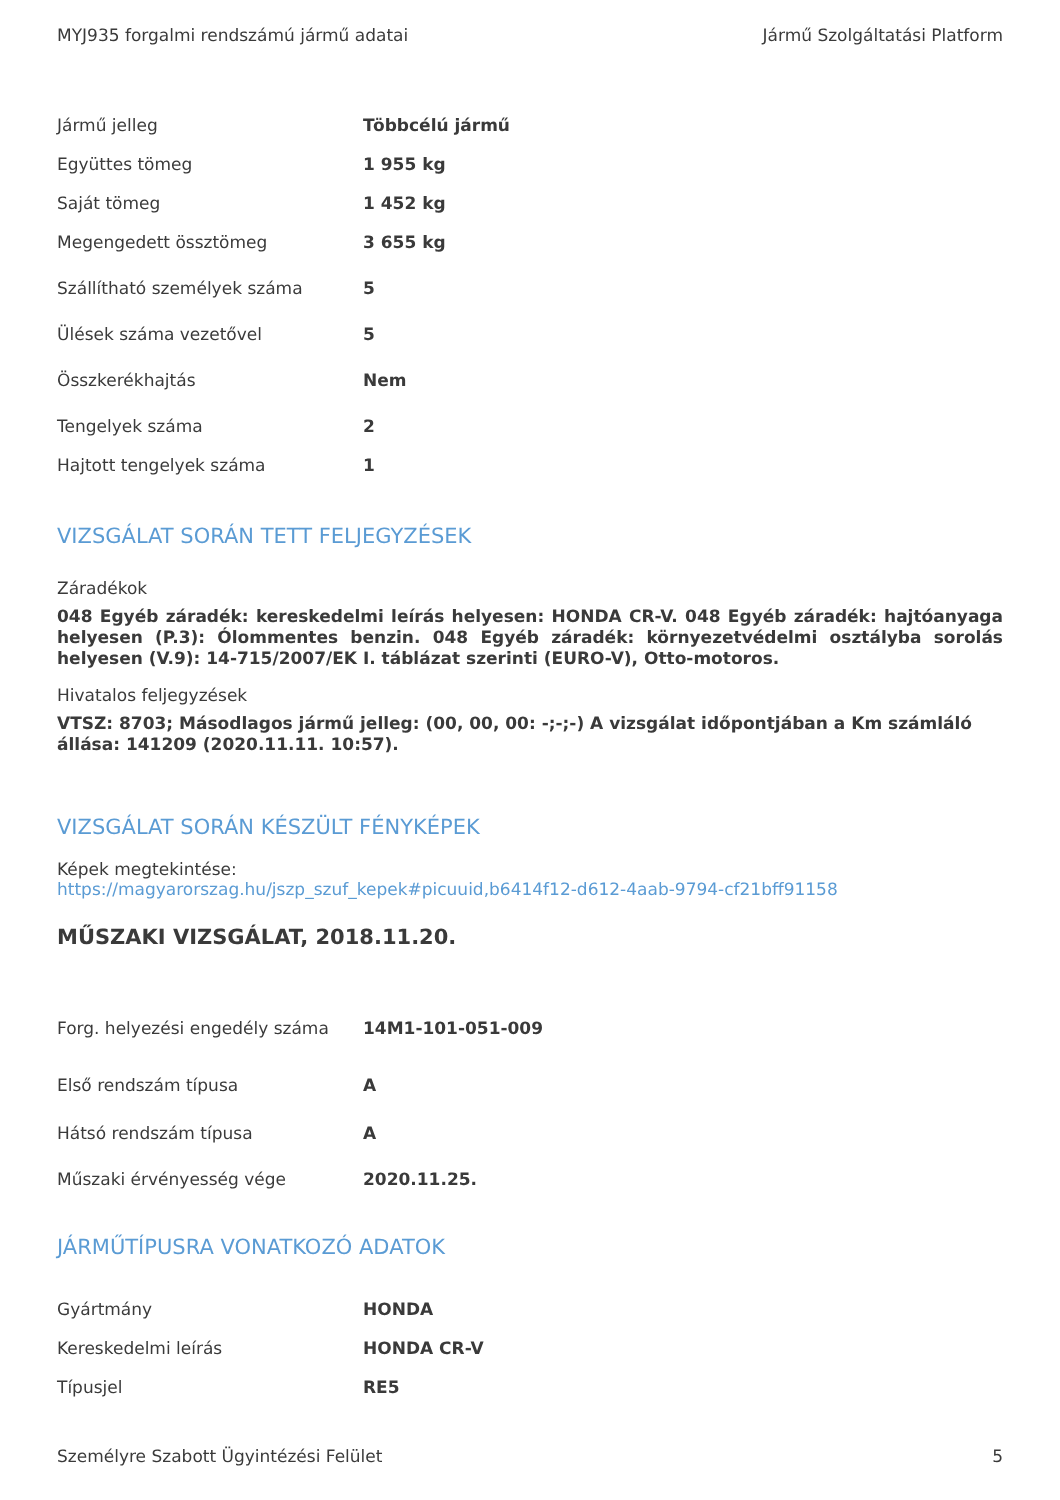MYJ935 forgalmi rendszámú jármű adatai Jármű Szolgáltatási Platform
| Jármű jelleg | Többcélú jármű |
| Együttes tömeg | 1 955 kg |
| Saját tömeg | 1 452 kg |
| Megengedett össztömeg | 3 655 kg |
| Szállítható személyek száma | 5 |
| Ülések száma vezetővel | 5 |
| Összkerékhajtás | Nem |
| Tengelyek száma | 2 |
| Hajtott tengelyek száma | 1 |
VIZSGÁLAT SORÁN TETT FELJEGYZÉSEK
Záradékok
048 Egyéb záradék: kereskedelmi leírás helyesen: HONDA CR-V. 048 Egyéb záradék: hajtóanyaga helyesen (P.3): Ólommentes benzin. 048 Egyéb záradék: környezetvédelmi osztályba sorolás helyesen (V.9): 14-715/2007/EK I. táblázat szerinti (EURO-V), Otto-motoros.
Hivatalos feljegyzések
VTSZ: 8703; Másodlagos jármű jelleg: (00, 00, 00: -;-;-) A vizsgálat időpontjában a Km számláló állása: 141209 (2020.11.11. 10:57).
VIZSGÁLAT SORÁN KÉSZÜLT FÉNYKÉPEK
Képek megtekintése:
https://magyarorszag.hu/jszp_szuf_kepek#picuuid,b6414f12-d612-4aab-9794-cf21bff91158
MŰSZAKI VIZSGÁLAT, 2018.11.20.
| Forg. helyezési engedély száma | 14M1-101-051-009 |
| Első rendszám típusa | A |
| Hátsó rendszám típusa | A |
| Műszaki érvényesség vége | 2020.11.25. |
JÁRMŰTÍPUSRA VONATKOZÓ ADATOK
| Gyártmány | HONDA |
| Kereskedelmi leírás | HONDA CR-V |
| Típusjel | RE5 |
Személyre Szabott Ügyintézési Felület 5